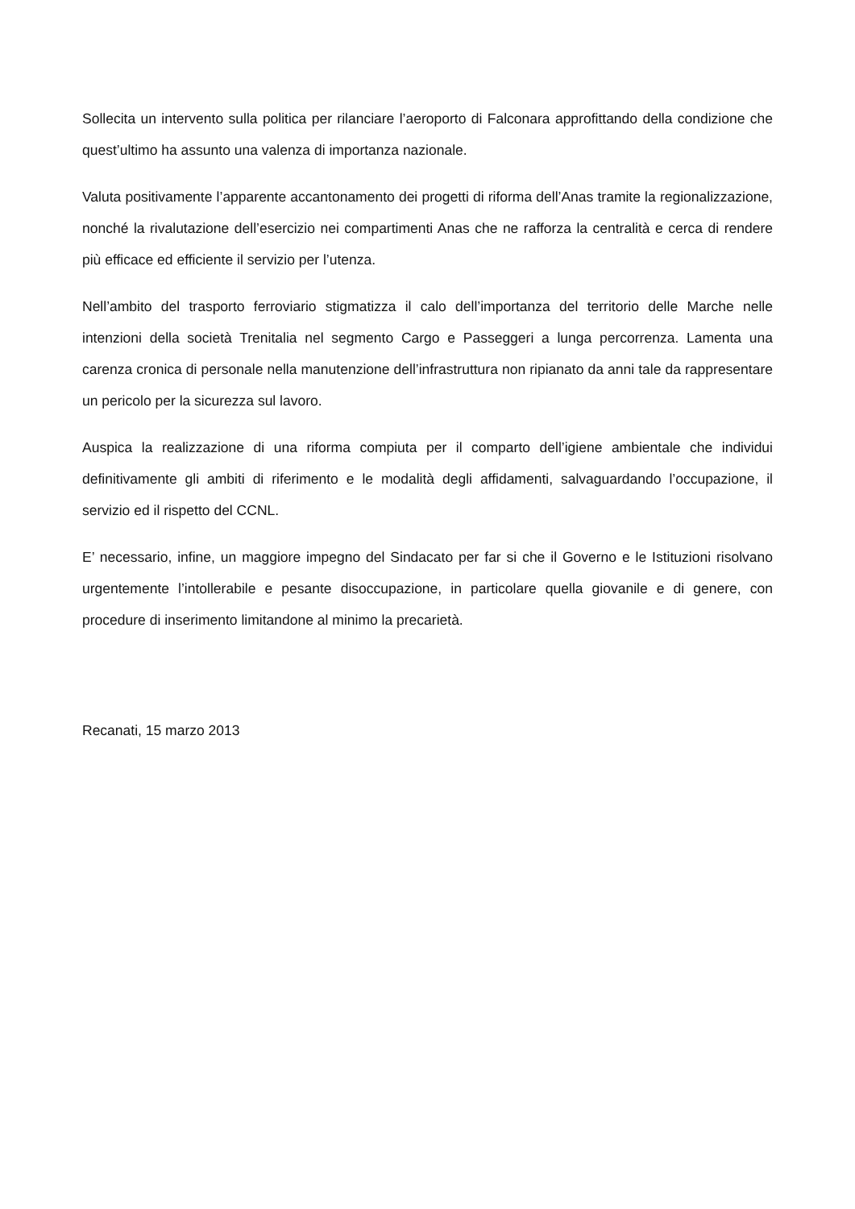Sollecita un intervento sulla politica per rilanciare l’aeroporto di Falconara approfittando della condizione che quest’ultimo ha assunto una valenza di importanza nazionale.
Valuta positivamente l’apparente accantonamento dei progetti di riforma dell’Anas tramite la regionalizzazione, nonché la rivalutazione dell’esercizio nei compartimenti Anas che ne rafforza la centralità e cerca di rendere più efficace ed efficiente il servizio per l’utenza.
Nell’ambito del trasporto ferroviario stigmatizza il calo dell’importanza del territorio delle Marche nelle intenzioni della società Trenitalia nel segmento Cargo e Passeggeri a lunga percorrenza. Lamenta una carenza cronica di personale nella manutenzione dell’infrastruttura non ripianato da anni tale da rappresentare un pericolo per la sicurezza sul lavoro.
Auspica la realizzazione di una riforma compiuta per il comparto dell’igiene ambientale che individui definitivamente gli ambiti di riferimento e le modalità degli affidamenti, salvaguardando l’occupazione, il servizio ed il rispetto del CCNL.
E’ necessario, infine, un maggiore impegno del Sindacato per far si che il Governo e le Istituzioni risolvano urgentemente l’intollerabile e pesante disoccupazione, in particolare quella giovanile e di genere, con procedure di inserimento limitandone al minimo la precarietà.
Recanati, 15 marzo 2013